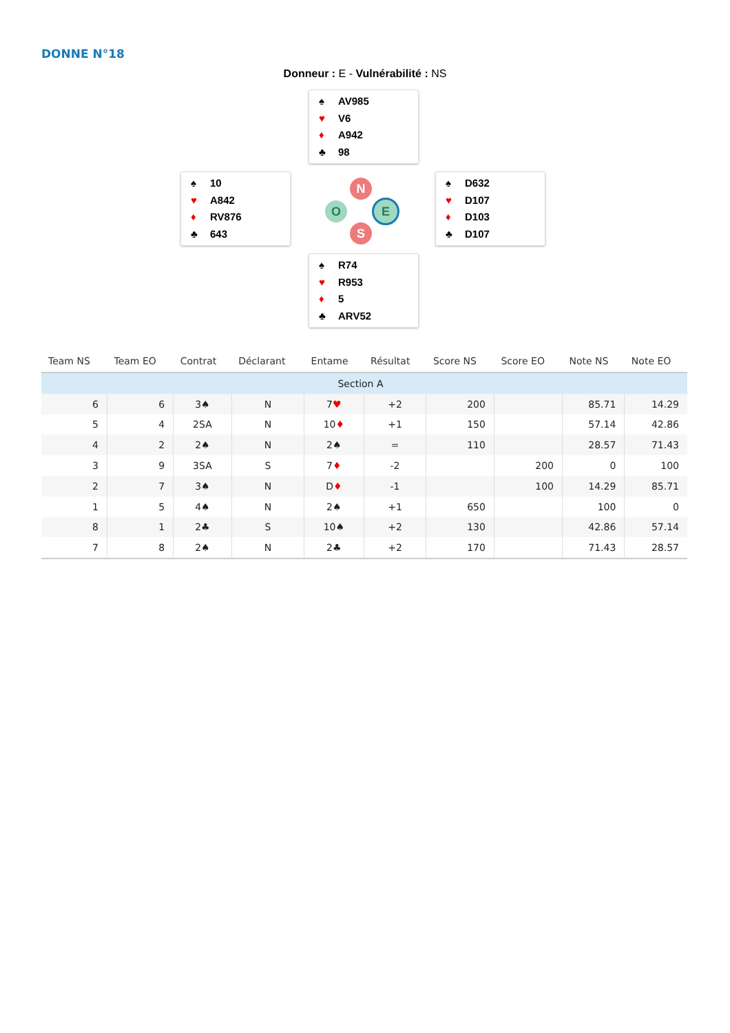DONNE N°18
Donneur : E - Vulnérabilité : NS
♠ AV985
♥ V6
♦ A942
♣ 98
♠ 10
♥ A842
♦ RV876
♣ 643
N
O E
S
♠ D632
♥ D107
♦ D103
♣ D107
♠ R74
♥ R953
♦ 5
♣ ARV52
| Team NS | Team EO | Contrat | Déclarant | Entame | Résultat | Score NS | Score EO | Note NS | Note EO |
| --- | --- | --- | --- | --- | --- | --- | --- | --- | --- |
| Section A | | | | | | | | | |
| 6 | 6 | 3♠ | N | 7 ♥ | +2 | 200 | | 85.71 | 14.29 |
| 5 | 4 | 2SA | N | 10 ♦ | +1 | 150 | | 57.14 | 42.86 |
| 4 | 2 | 2♠ | N | 2♠ | = | 110 | | 28.57 | 71.43 |
| 3 | 9 | 3SA | S | 7 ♦ | -2 | | 200 | 0 | 100 |
| 2 | 7 | 3♠ | N | D ♦ | -1 | | 100 | 14.29 | 85.71 |
| 1 | 5 | 4♠ | N | 2♠ | +1 | 650 | | 100 | 0 |
| 8 | 1 | 2♣ | S | 10♠ | +2 | 130 | | 42.86 | 57.14 |
| 7 | 8 | 2♠ | N | 2♣ | +2 | 170 | | 71.43 | 28.57 |